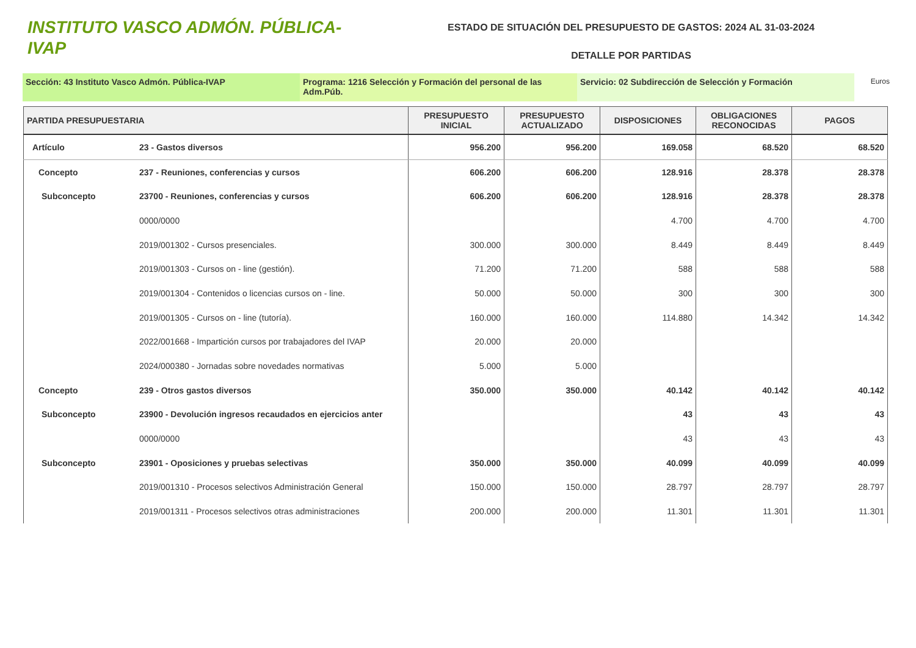INSTITUTO VASCO ADMÓN. PÚBLICA-IVAP
ESTADO DE SITUACIÓN DEL PRESUPUESTO DE GASTOS: 2024 AL 31-03-2024
DETALLE POR PARTIDAS
Sección: 43 Instituto Vasco Admón. Pública-IVAP Programa: 1216 Selección y Formación del personal de las Adm.Púb.
Servicio: 02 Subdirección de Selección y Formación
Euros
| PARTIDA PRESUPUESTARIA | | PRESUPUESTO INICIAL | PRESUPUESTO ACTUALIZADO | DISPOSICIONES | OBLIGACIONES RECONOCIDAS | PAGOS |
| --- | --- | --- | --- | --- | --- | --- |
| Artículo | 23 - Gastos diversos | 956.200 | 956.200 | 169.058 | 68.520 | 68.520 |
| Concepto | 237 - Reuniones, conferencias y cursos | 606.200 | 606.200 | 128.916 | 28.378 | 28.378 |
| Subconcepto | 23700 - Reuniones, conferencias y cursos | 606.200 | 606.200 | 128.916 | 28.378 | 28.378 |
| | 0000/0000 | | | 4.700 | 4.700 | 4.700 |
| | 2019/001302 - Cursos presenciales. | 300.000 | 300.000 | 8.449 | 8.449 | 8.449 |
| | 2019/001303 - Cursos on - line (gestión). | 71.200 | 71.200 | 588 | 588 | 588 |
| | 2019/001304 - Contenidos o licencias cursos on - line. | 50.000 | 50.000 | 300 | 300 | 300 |
| | 2019/001305 - Cursos on - line (tutoría). | 160.000 | 160.000 | 114.880 | 14.342 | 14.342 |
| | 2022/001668 - Impartición cursos por trabajadores del IVAP | 20.000 | 20.000 | | | |
| | 2024/000380 - Jornadas sobre novedades normativas | 5.000 | 5.000 | | | |
| Concepto | 239 - Otros gastos diversos | 350.000 | 350.000 | 40.142 | 40.142 | 40.142 |
| Subconcepto | 23900 - Devolución ingresos recaudados en ejercicios anter | | | 43 | 43 | 43 |
| | 0000/0000 | | | 43 | 43 | 43 |
| Subconcepto | 23901 - Oposiciones y pruebas selectivas | 350.000 | 350.000 | 40.099 | 40.099 | 40.099 |
| | 2019/001310 - Procesos selectivos Administración General | 150.000 | 150.000 | 28.797 | 28.797 | 28.797 |
| | 2019/001311 - Procesos selectivos otras administraciones | 200.000 | 200.000 | 11.301 | 11.301 | 11.301 |